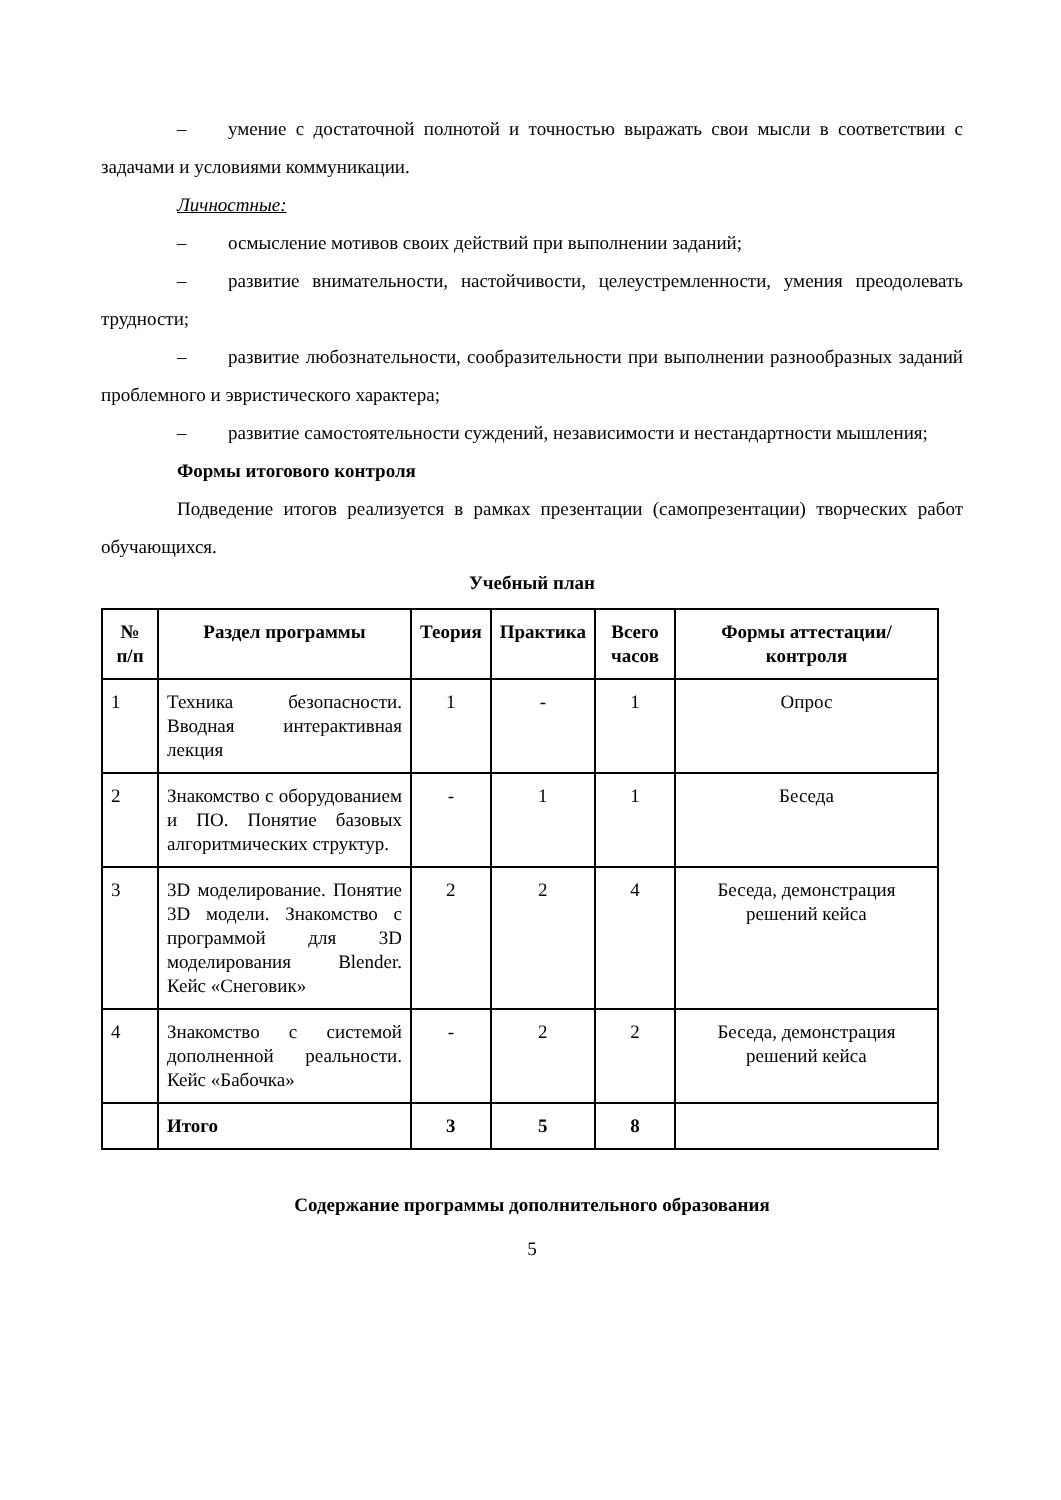– умение с достаточной полнотой и точностью выражать свои мысли в соответствии с задачами и условиями коммуникации.
Личностные:
– осмысление мотивов своих действий при выполнении заданий;
– развитие внимательности, настойчивости, целеустремленности, умения преодолевать трудности;
– развитие любознательности, сообразительности при выполнении разнообразных заданий проблемного и эвристического характера;
– развитие самостоятельности суждений, независимости и нестандартности мышления;
Формы итогового контроля
Подведение итогов реализуется в рамках презентации (самопрезентации) творческих работ обучающихся.
Учебный план
| № п/п | Раздел программы | Теория | Практика | Всего часов | Формы аттестации/контроля |
| --- | --- | --- | --- | --- | --- |
| 1 | Техника безопасности. Вводная интерактивная лекция | 1 | - | 1 | Опрос |
| 2 | Знакомство с оборудованием и ПО. Понятие базовых алгоритмических структур. | - | 1 | 1 | Беседа |
| 3 | 3D моделирование. Понятие 3D модели. Знакомство с программой для 3D моделирования Blender. Кейс «Снеговик» | 2 | 2 | 4 | Беседа, демонстрация решений кейса |
| 4 | Знакомство с системой дополненной реальности. Кейс «Бабочка» | - | 2 | 2 | Беседа, демонстрация решений кейса |
| | Итого | 3 | 5 | 8 | |
Содержание программы дополнительного образования
5